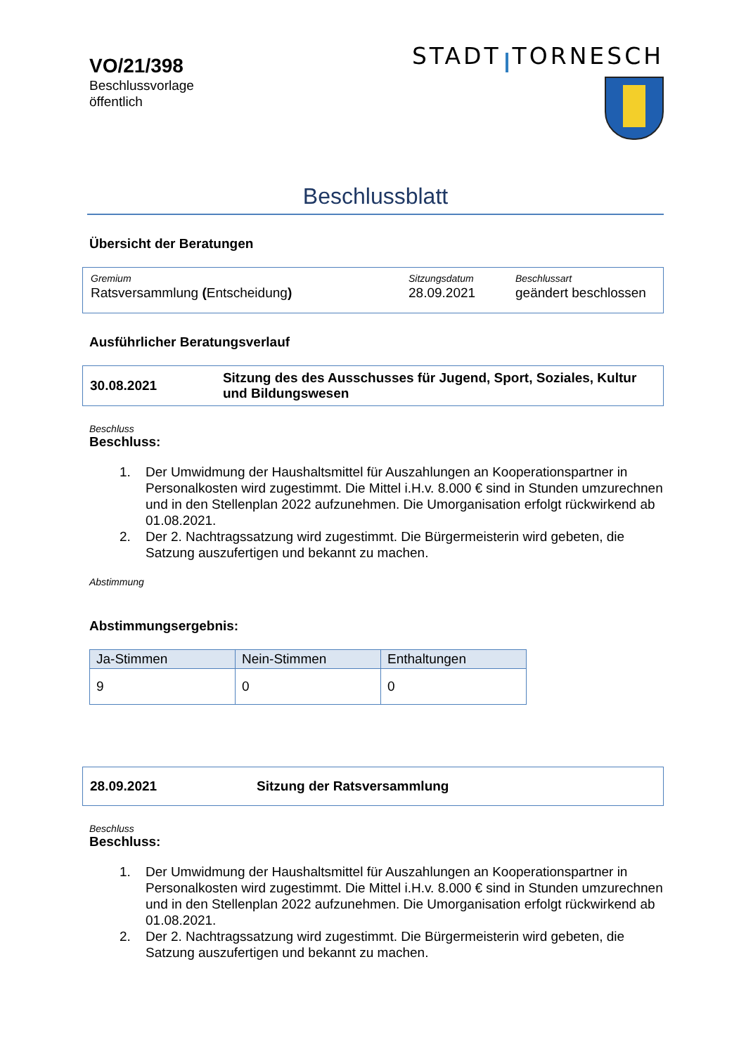VO/21/398
Beschlussvorlage
öffentlich
STADT TORNESCH
Beschlussblatt
Übersicht der Beratungen
| Gremium | Sitzungsdatum | Beschlussart |
| Ratsversammlung ( Entscheidung ) | 28.09.2021 | geändert beschlossen |
Ausführlicher Beratungsverlauf
30.08.2021 Sitzung des des Ausschusses für Jugend, Sport, Soziales, Kultur und Bildungswesen
Beschluss
Beschluss:
1. Der Umwidmung der Haushaltsmittel für Auszahlungen an Kooperationspartner in Personalkosten wird zugestimmt. Die Mittel i.H.v. 8.000 € sind in Stunden umzurechnen und in den Stellenplan 2022 aufzunehmen. Die Umorganisation erfolgt rückwirkend ab 01.08.2021.
2. Der 2. Nachtragssatzung wird zugestimmt. Die Bürgermeisterin wird gebeten, die Satzung auszufertigen und bekannt zu machen.
Abstimmung
Abstimmungsergebnis:
| Ja-Stimmen | Nein-Stimmen | Enthaltungen |
| --- | --- | --- |
| 9 | 0 | 0 |
28.09.2021 Sitzung der Ratsversammlung
Beschluss
Beschluss:
1. Der Umwidmung der Haushaltsmittel für Auszahlungen an Kooperationspartner in Personalkosten wird zugestimmt. Die Mittel i.H.v. 8.000 € sind in Stunden umzurechnen und in den Stellenplan 2022 aufzunehmen. Die Umorganisation erfolgt rückwirkend ab 01.08.2021.
2. Der 2. Nachtragssatzung wird zugestimmt. Die Bürgermeisterin wird gebeten, die Satzung auszufertigen und bekannt zu machen.